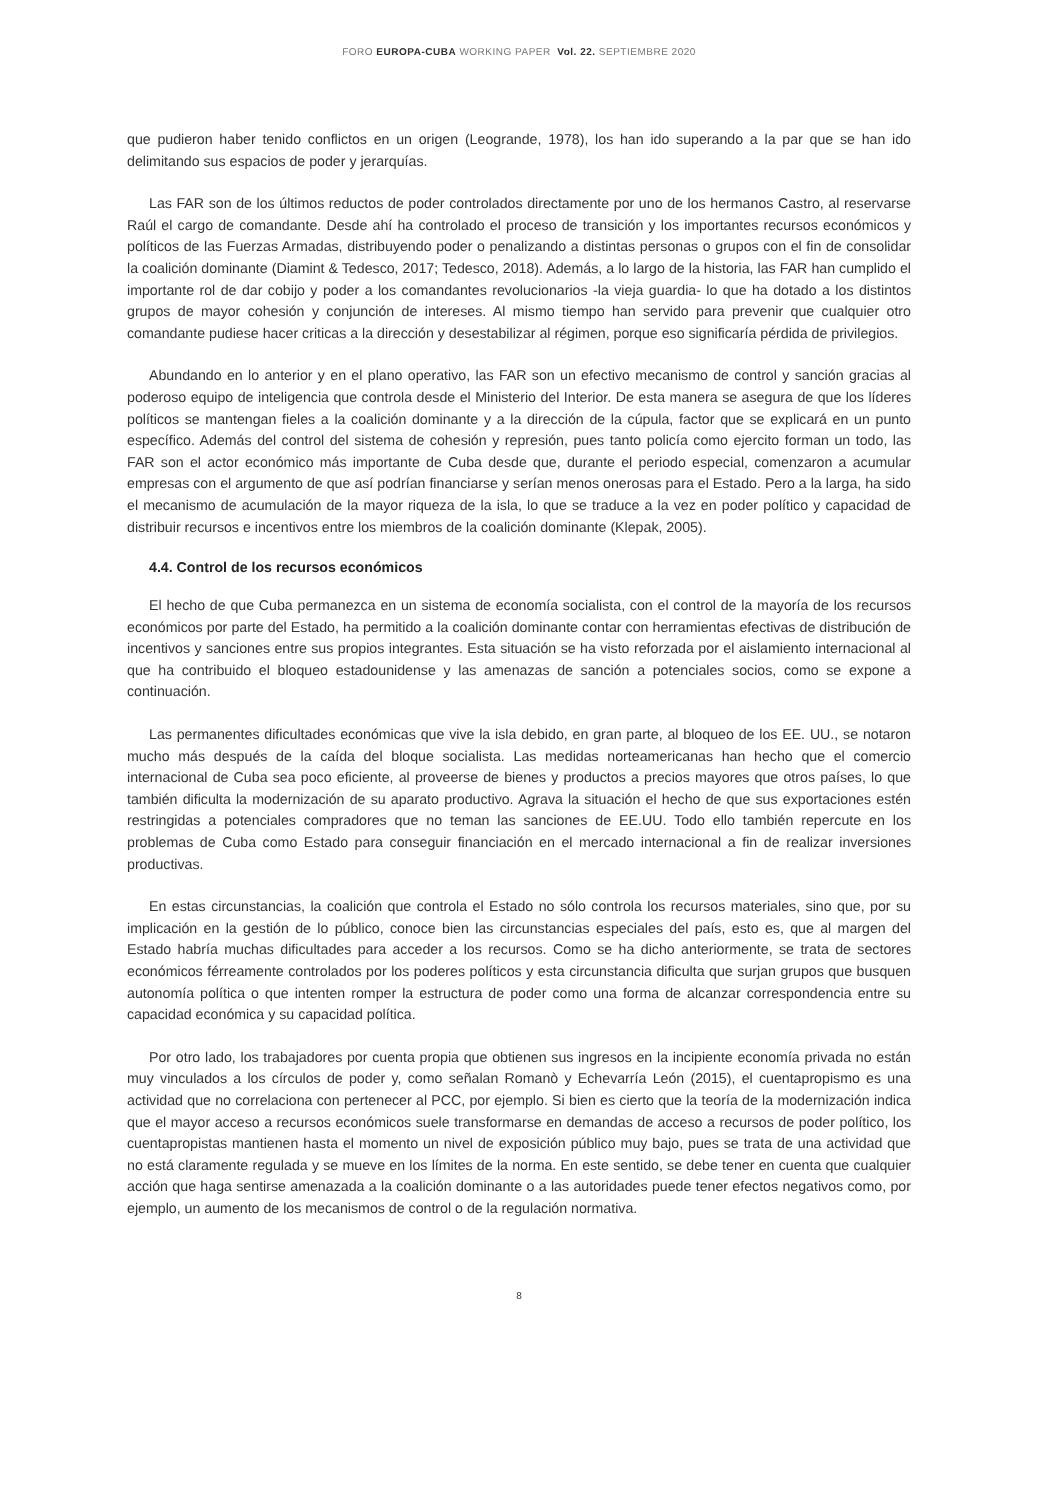FORO EUROPA-CUBA WORKING PAPER Vol. 22. SEPTIEMBRE 2020
que pudieron haber tenido conflictos en un origen (Leogrande, 1978), los han ido superando a la par que se han ido delimitando sus espacios de poder y jerarquías.
Las FAR son de los últimos reductos de poder controlados directamente por uno de los hermanos Castro, al reservarse Raúl el cargo de comandante. Desde ahí ha controlado el proceso de transición y los importantes recursos económicos y políticos de las Fuerzas Armadas, distribuyendo poder o penalizando a distintas personas o grupos con el fin de consolidar la coalición dominante (Diamint & Tedesco, 2017; Tedesco, 2018). Además, a lo largo de la historia, las FAR han cumplido el importante rol de dar cobijo y poder a los comandantes revolucionarios -la vieja guardia- lo que ha dotado a los distintos grupos de mayor cohesión y conjunción de intereses. Al mismo tiempo han servido para prevenir que cualquier otro comandante pudiese hacer criticas a la dirección y desestabilizar al régimen, porque eso significaría pérdida de privilegios.
Abundando en lo anterior y en el plano operativo, las FAR son un efectivo mecanismo de control y sanción gracias al poderoso equipo de inteligencia que controla desde el Ministerio del Interior. De esta manera se asegura de que los líderes políticos se mantengan fieles a la coalición dominante y a la dirección de la cúpula, factor que se explicará en un punto específico. Además del control del sistema de cohesión y represión, pues tanto policía como ejercito forman un todo, las FAR son el actor económico más importante de Cuba desde que, durante el periodo especial, comenzaron a acumular empresas con el argumento de que así podrían financiarse y serían menos onerosas para el Estado. Pero a la larga, ha sido el mecanismo de acumulación de la mayor riqueza de la isla, lo que se traduce a la vez en poder político y capacidad de distribuir recursos e incentivos entre los miembros de la coalición dominante (Klepak, 2005).
4.4. Control de los recursos económicos
El hecho de que Cuba permanezca en un sistema de economía socialista, con el control de la mayoría de los recursos económicos por parte del Estado, ha permitido a la coalición dominante contar con herramientas efectivas de distribución de incentivos y sanciones entre sus propios integrantes. Esta situación se ha visto reforzada por el aislamiento internacional al que ha contribuido el bloqueo estadounidense y las amenazas de sanción a potenciales socios, como se expone a continuación.
Las permanentes dificultades económicas que vive la isla debido, en gran parte, al bloqueo de los EE. UU., se notaron mucho más después de la caída del bloque socialista. Las medidas norteamericanas han hecho que el comercio internacional de Cuba sea poco eficiente, al proveerse de bienes y productos a precios mayores que otros países, lo que también dificulta la modernización de su aparato productivo. Agrava la situación el hecho de que sus exportaciones estén restringidas a potenciales compradores que no teman las sanciones de EE.UU. Todo ello también repercute en los problemas de Cuba como Estado para conseguir financiación en el mercado internacional a fin de realizar inversiones productivas.
En estas circunstancias, la coalición que controla el Estado no sólo controla los recursos materiales, sino que, por su implicación en la gestión de lo público, conoce bien las circunstancias especiales del país, esto es, que al margen del Estado habría muchas dificultades para acceder a los recursos. Como se ha dicho anteriormente, se trata de sectores económicos férreamente controlados por los poderes políticos y esta circunstancia dificulta que surjan grupos que busquen autonomía política o que intenten romper la estructura de poder como una forma de alcanzar correspondencia entre su capacidad económica y su capacidad política.
Por otro lado, los trabajadores por cuenta propia que obtienen sus ingresos en la incipiente economía privada no están muy vinculados a los círculos de poder y, como señalan Romanò y Echevarría León (2015), el cuentapropismo es una actividad que no correlaciona con pertenecer al PCC, por ejemplo. Si bien es cierto que la teoría de la modernización indica que el mayor acceso a recursos económicos suele transformarse en demandas de acceso a recursos de poder político, los cuentapropistas mantienen hasta el momento un nivel de exposición público muy bajo, pues se trata de una actividad que no está claramente regulada y se mueve en los límites de la norma. En este sentido, se debe tener en cuenta que cualquier acción que haga sentirse amenazada a la coalición dominante o a las autoridades puede tener efectos negativos como, por ejemplo, un aumento de los mecanismos de control o de la regulación normativa.
8